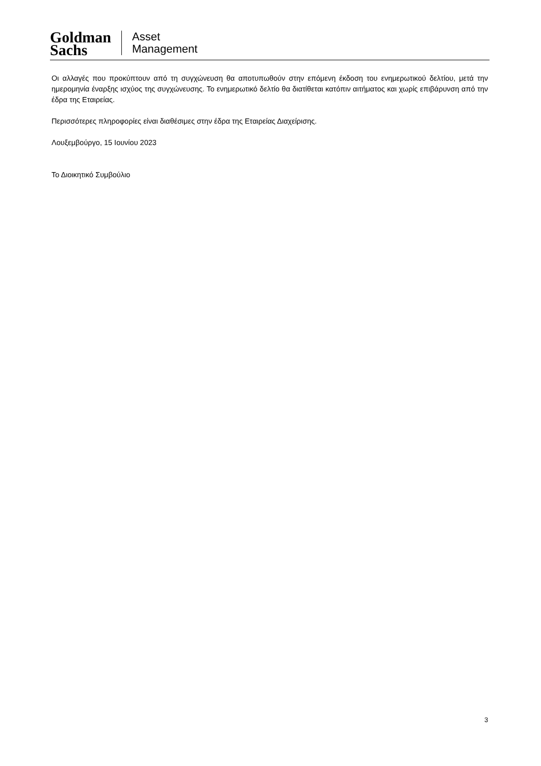Goldman
Sachs
Asset
Management
Οι αλλαγές που προκύπτουν από τη συγχώνευση θα αποτυπωθούν στην επόμενη έκδοση του ενημερωτικού δελτίου, μετά την ημερομηνία έναρξης ισχύος της συγχώνευσης. Το ενημερωτικό δελτίο θα διατίθεται κατόπιν αιτήματος και χωρίς επιβάρυνση από την έδρα της Εταιρείας.
Περισσότερες πληροφορίες είναι διαθέσιμες στην έδρα της Εταιρείας Διαχείρισης.
Λουξεμβούργο, 15 Ιουνίου 2023
Το Διοικητικό Συμβούλιο
3